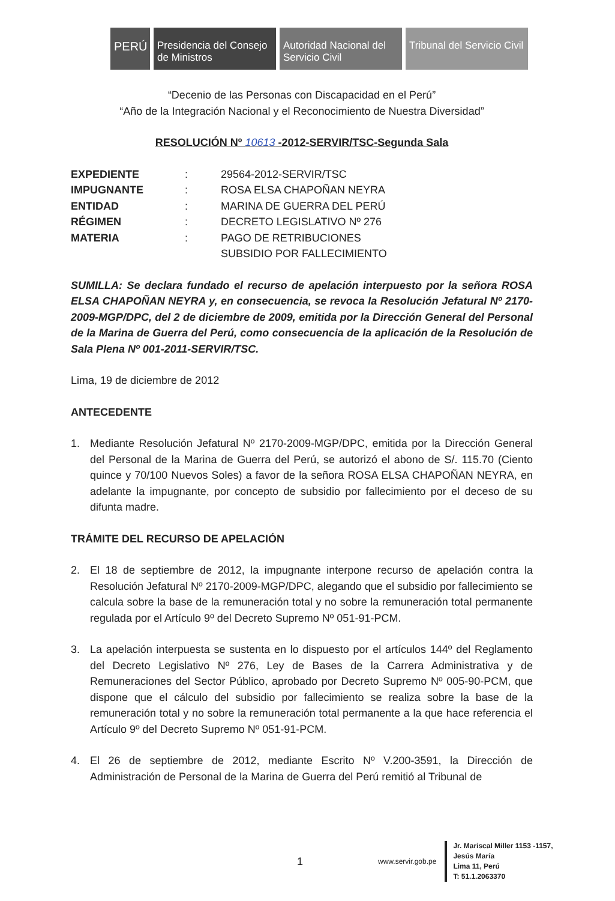PERÚ
Presidencia del Consejo de Ministros
Autoridad Nacional del Servicio Civil
Tribunal del Servicio Civil
“Decenio de las Personas con Discapacidad en el Perú”
“Año de la Integración Nacional y el Reconocimiento de Nuestra Diversidad”
RESOLUCIÓN Nº 10613 -2012-SERVIR/TSC-Segunda Sala
| EXPEDIENTE | : | 29564-2012-SERVIR/TSC |
| IMPUGNANTE | : | ROSA ELSA CHAPOÑAN NEYRA |
| ENTIDAD | : | MARINA DE GUERRA DEL PERÚ |
| RÉGIMEN | : | DECRETO LEGISLATIVO Nº 276 |
| MATERIA | : | PAGO DE RETRIBUCIONES SUBSIDIO POR FALLECIMIENTO |
SUMILLA: Se declara fundado el recurso de apelación interpuesto por la señora ROSA ELSA CHAPOÑAN NEYRA y, en consecuencia, se revoca la Resolución Jefatural Nº 2170-2009-MGP/DPC, del 2 de diciembre de 2009, emitida por la Dirección General del Personal de la Marina de Guerra del Perú, como consecuencia de la aplicación de la Resolución de Sala Plena Nº 001-2011-SERVIR/TSC.
Lima, 19 de diciembre de 2012
ANTECEDENTE
1. Mediante Resolución Jefatural Nº 2170-2009-MGP/DPC, emitida por la Dirección General del Personal de la Marina de Guerra del Perú, se autorizó el abono de S/. 115.70 (Ciento quince y 70/100 Nuevos Soles) a favor de la señora ROSA ELSA CHAPOÑAN NEYRA, en adelante la impugnante, por concepto de subsidio por fallecimiento por el deceso de su difunta madre.
TRÁMITE DEL RECURSO DE APELACIÓN
2. El 18 de septiembre de 2012, la impugnante interpone recurso de apelación contra la Resolución Jefatural Nº 2170-2009-MGP/DPC, alegando que el subsidio por fallecimiento se calcula sobre la base de la remuneración total y no sobre la remuneración total permanente regulada por el Artículo 9º del Decreto Supremo Nº 051-91-PCM.
3. La apelación interpuesta se sustenta en lo dispuesto por el artículos 144º del Reglamento del Decreto Legislativo Nº 276, Ley de Bases de la Carrera Administrativa y de Remuneraciones del Sector Público, aprobado por Decreto Supremo Nº 005-90-PCM, que dispone que el cálculo del subsidio por fallecimiento se realiza sobre la base de la remuneración total y no sobre la remuneración total permanente a la que hace referencia el Artículo 9º del Decreto Supremo Nº 051-91-PCM.
4. El 26 de septiembre de 2012, mediante Escrito Nº V.200-3591, la Dirección de Administración de Personal de la Marina de Guerra del Perú remitió al Tribunal de
1 www.servir.gob.pe Jr. Mariscal Miller 1153 -1157,
Jesús María
Lima 11, Perú
T: 51.1.2063370